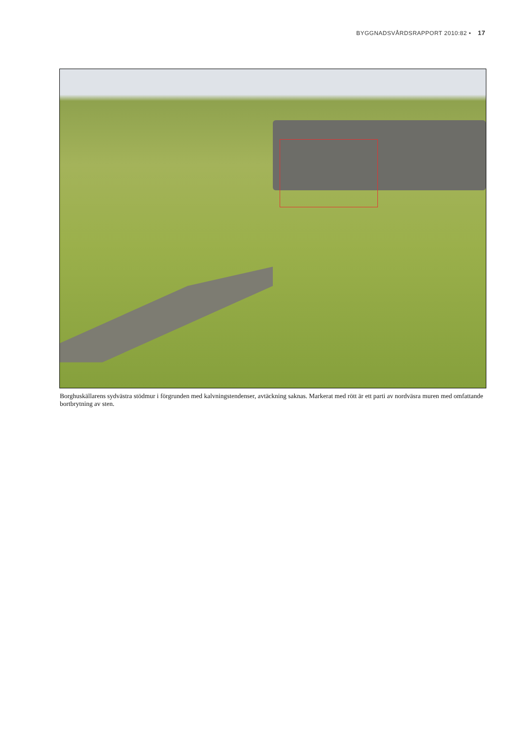BYGGNADSVÅRDSRAPPORT 2010:82 • 17
Borghuskällarens sydvästra stödmur i förgrunden med kalvningstendenser, avtäckning saknas. Markerat med rött är ett parti av nordväsra muren med omfattande bortbrytning av sten.